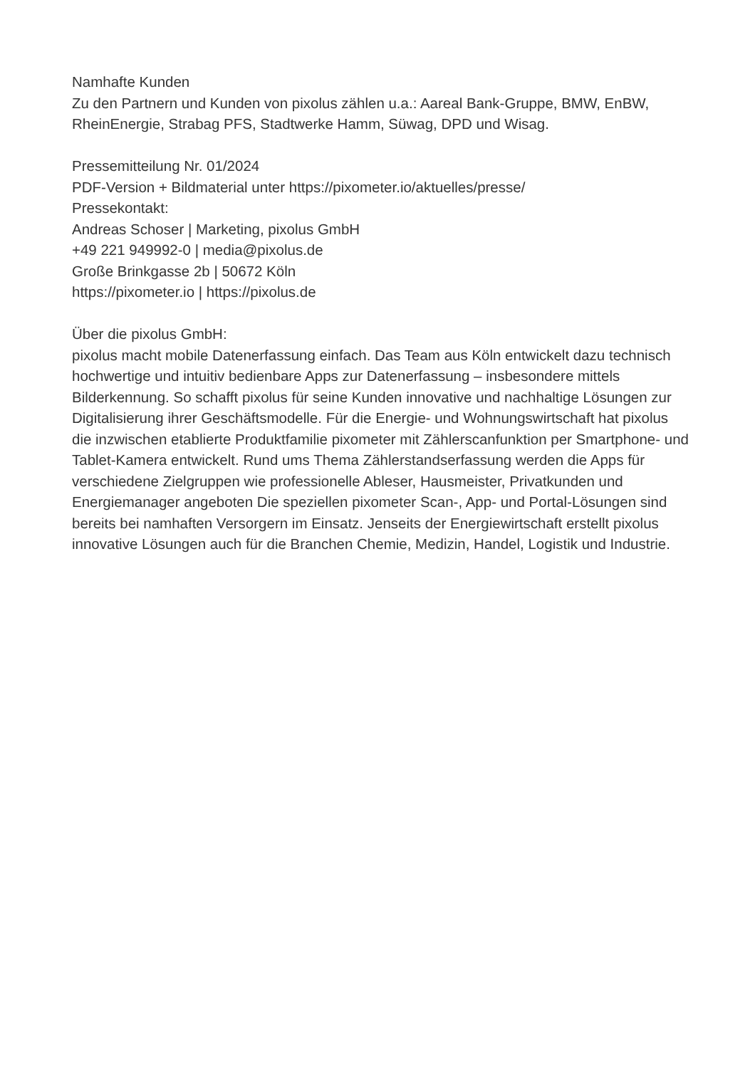Namhafte Kunden
Zu den Partnern und Kunden von pixolus zählen u.a.: Aareal Bank-Gruppe, BMW, EnBW, RheinEnergie, Strabag PFS, Stadtwerke Hamm, Süwag, DPD und Wisag.
Pressemitteilung Nr. 01/2024
PDF-Version + Bildmaterial unter https://pixometer.io/aktuelles/presse/
Pressekontakt:
Andreas Schoser | Marketing, pixolus GmbH
+49 221 949992-0 | media@pixolus.de
Große Brinkgasse 2b | 50672 Köln
https://pixometer.io | https://pixolus.de
Über die pixolus GmbH:
pixolus macht mobile Datenerfassung einfach. Das Team aus Köln entwickelt dazu technisch hochwertige und intuitiv bedienbare Apps zur Datenerfassung – insbesondere mittels Bilderkennung. So schafft pixolus für seine Kunden innovative und nachhaltige Lösungen zur Digitalisierung ihrer Geschäftsmodelle. Für die Energie- und Wohnungswirtschaft hat pixolus die inzwischen etablierte Produktfamilie pixometer mit Zählerscanfunktion per Smartphone- und Tablet-Kamera entwickelt. Rund ums Thema Zählerstandserfassung werden die Apps für verschiedene Zielgruppen wie professionelle Ableser, Hausmeister, Privatkunden und Energiemanager angeboten Die speziellen pixometer Scan-, App- und Portal-Lösungen sind bereits bei namhaften Versorgern im Einsatz. Jenseits der Energiewirtschaft erstellt pixolus innovative Lösungen auch für die Branchen Chemie, Medizin, Handel, Logistik und Industrie.